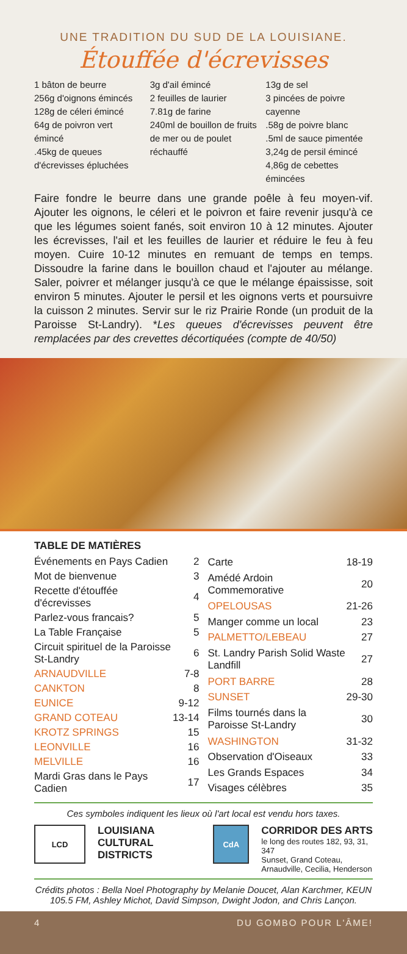UNE TRADITION DU SUD DE LA LOUISIANE.
Étouffée d'écrevisses
1 bâton de beurre
256g d'oignons émincés
128g de céleri émincé
64g de poivron vert émincé
.45kg de queues d'écrevisses épluchées
3g d'ail émincé
2 feuilles de laurier
7.81g de farine
240ml de bouillon de fruits de mer ou de poulet réchauffé
13g de sel
3 pincées de poivre cayenne
.58g de poivre blanc
.5ml de sauce pimentée
3,24g de persil émincé
4,86g de cebettes émincées
Faire fondre le beurre dans une grande poêle à feu moyen-vif. Ajouter les oignons, le céleri et le poivron et faire revenir jusqu'à ce que les légumes soient fanés, soit environ 10 à 12 minutes. Ajouter les écrevisses, l'ail et les feuilles de laurier et réduire le feu à feu moyen. Cuire 10-12 minutes en remuant de temps en temps. Dissoudre la farine dans le bouillon chaud et l'ajouter au mélange. Saler, poivrer et mélanger jusqu'à ce que le mélange épaississe, soit environ 5 minutes. Ajouter le persil et les oignons verts et poursuivre la cuisson 2 minutes. Servir sur le riz Prairie Ronde (un produit de la Paroisse St-Landry). *Les queues d'écrevisses peuvent être remplacées par des crevettes décortiquées (compte de 40/50)
TABLE DE MATIÈRES
| Événements en Pays Cadien | 2 |
| Mot de bienvenue | 3 |
| Recette d'étouffée d'écrevisses | 4 |
| Parlez-vous francais? | 5 |
| La Table Française | 5 |
| Circuit spirituel de la Paroisse St-Landry | 6 |
| ARNAUDVILLE | 7-8 |
| CANKTON | 8 |
| EUNICE | 9-12 |
| GRAND COTEAU | 13-14 |
| KROTZ SPRINGS | 15 |
| LEONVILLE | 16 |
| MELVILLE | 16 |
| Mardi Gras dans le Pays Cadien | 17 |
| Carte | 18-19 |
| Amédé Ardoin Commemorative | 20 |
| OPELOUSAS | 21-26 |
| Manger comme un local | 23 |
| PALMETTO/LEBEAU | 27 |
| St. Landry Parish Solid Waste Landfill | 27 |
| PORT BARRE | 28 |
| SUNSET | 29-30 |
| Films tournés dans la Paroisse St-Landry | 30 |
| WASHINGTON | 31-32 |
| Observation d'Oiseaux | 33 |
| Les Grands Espaces | 34 |
| Visages célèbres | 35 |
Ces symboles indiquent les lieux où l'art local est vendu hors taxes.
LCD
LOUISIANA
CULTURAL DISTRICTS
CdA
CORRIDOR DES ARTS
le long des routes 182, 93, 31, 347
Sunset, Grand Coteau,
Arnaudville, Cecilia, Henderson
Crédits photos : Bella Noel Photography by Melanie Doucet, Alan Karchmer, KEUN 105.5 FM, Ashley Michot, David Simpson, Dwight Jodon, and Chris Lançon.
4 DU GOMBO POUR L'ÂME!